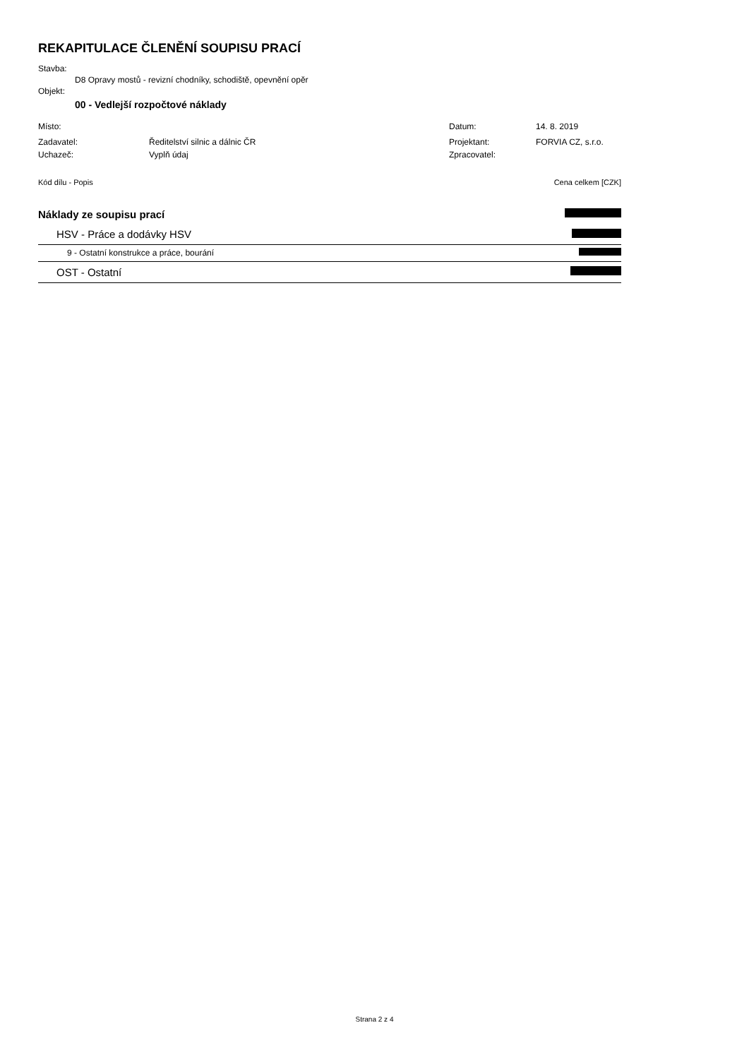REKAPITULACE ČLENĚNÍ SOUPISU PRACÍ
Stavba:
D8 Opravy mostů - revizní chodníky, schodiště, opevnění opěr
Objekt:
00 - Vedlejší rozpočtové náklady
| Místo: | | Datum: | 14. 8. 2019 |
| Zadavatel: | Ředitelství silnic a dálnic ČR | Projektant: | FORVIA CZ, s.r.o. |
| Uchazeč: | Vyplň údaj | Zpracovatel: | |
| Kód dílu - Popis | Cena celkem [CZK] |
| Náklady ze soupisu prací | |
| HSV - Práce a dodávky HSV | |
| 9 - Ostatní konstrukce a práce, bourání | |
| OST - Ostatní | |
Strana 2 z 4